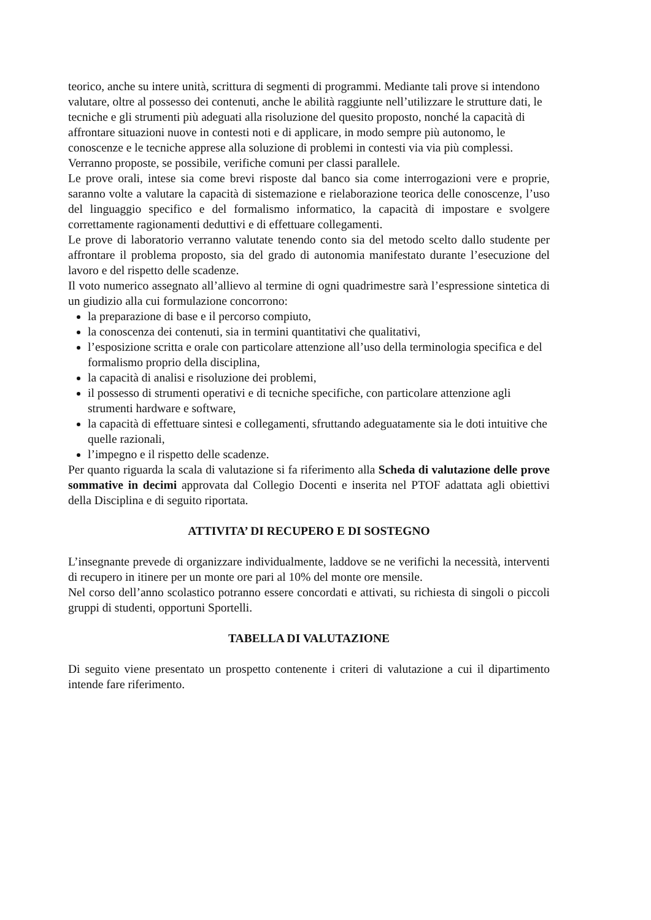teorico, anche su intere unità, scrittura di segmenti di programmi. Mediante tali prove si intendono valutare, oltre al possesso dei contenuti, anche le abilità raggiunte nell’utilizzare le strutture dati, le tecniche e gli strumenti più adeguati alla risoluzione del quesito proposto, nonché la capacità di affrontare situazioni nuove in contesti noti e di applicare, in modo sempre più autonomo, le conoscenze e le tecniche apprese alla soluzione di problemi in contesti via via più complessi. Verranno proposte, se possibile, verifiche comuni per classi parallele.
Le prove orali, intese sia come brevi risposte dal banco sia come interrogazioni vere e proprie, saranno volte a valutare la capacità di sistemazione e rielaborazione teorica delle conoscenze, l’uso del linguaggio specifico e del formalismo informatico, la capacità di impostare e svolgere correttamente ragionamenti deduttivi e di effettuare collegamenti.
Le prove di laboratorio verranno valutate tenendo conto sia del metodo scelto dallo studente per affrontare il problema proposto, sia del grado di autonomia manifestato durante l’esecuzione del lavoro e del rispetto delle scadenze.
Il voto numerico assegnato all’allievo al termine di ogni quadrimestre sarà l’espressione sintetica di un giudizio alla cui formulazione concorrono:
la preparazione di base e il percorso compiuto,
la conoscenza dei contenuti, sia in termini quantitativi che qualitativi,
l’esposizione scritta e orale con particolare attenzione all’uso della terminologia specifica e del formalismo proprio della disciplina,
la capacità di analisi e risoluzione dei problemi,
il possesso di strumenti operativi e di tecniche specifiche, con particolare attenzione agli strumenti hardware e software,
la capacità di effettuare sintesi e collegamenti, sfruttando adeguatamente sia le doti intuitive che quelle razionali,
l’impegno e il rispetto delle scadenze.
Per quanto riguarda la scala di valutazione si fa riferimento alla Scheda di valutazione delle prove sommative in decimi approvata dal Collegio Docenti e inserita nel PTOF adattata agli obiettivi della Disciplina e di seguito riportata.
ATTIVITA’ DI RECUPERO E DI SOSTEGNO
L’insegnante prevede di organizzare individualmente, laddove se ne verifichi la necessità, interventi di recupero in itinere per un monte ore pari al 10% del monte ore mensile.
Nel corso dell’anno scolastico potranno essere concordati e attivati, su richiesta di singoli o piccoli gruppi di studenti, opportuni Sportelli.
TABELLA DI VALUTAZIONE
Di seguito viene presentato un prospetto contenente i criteri di valutazione a cui il dipartimento intende fare riferimento.